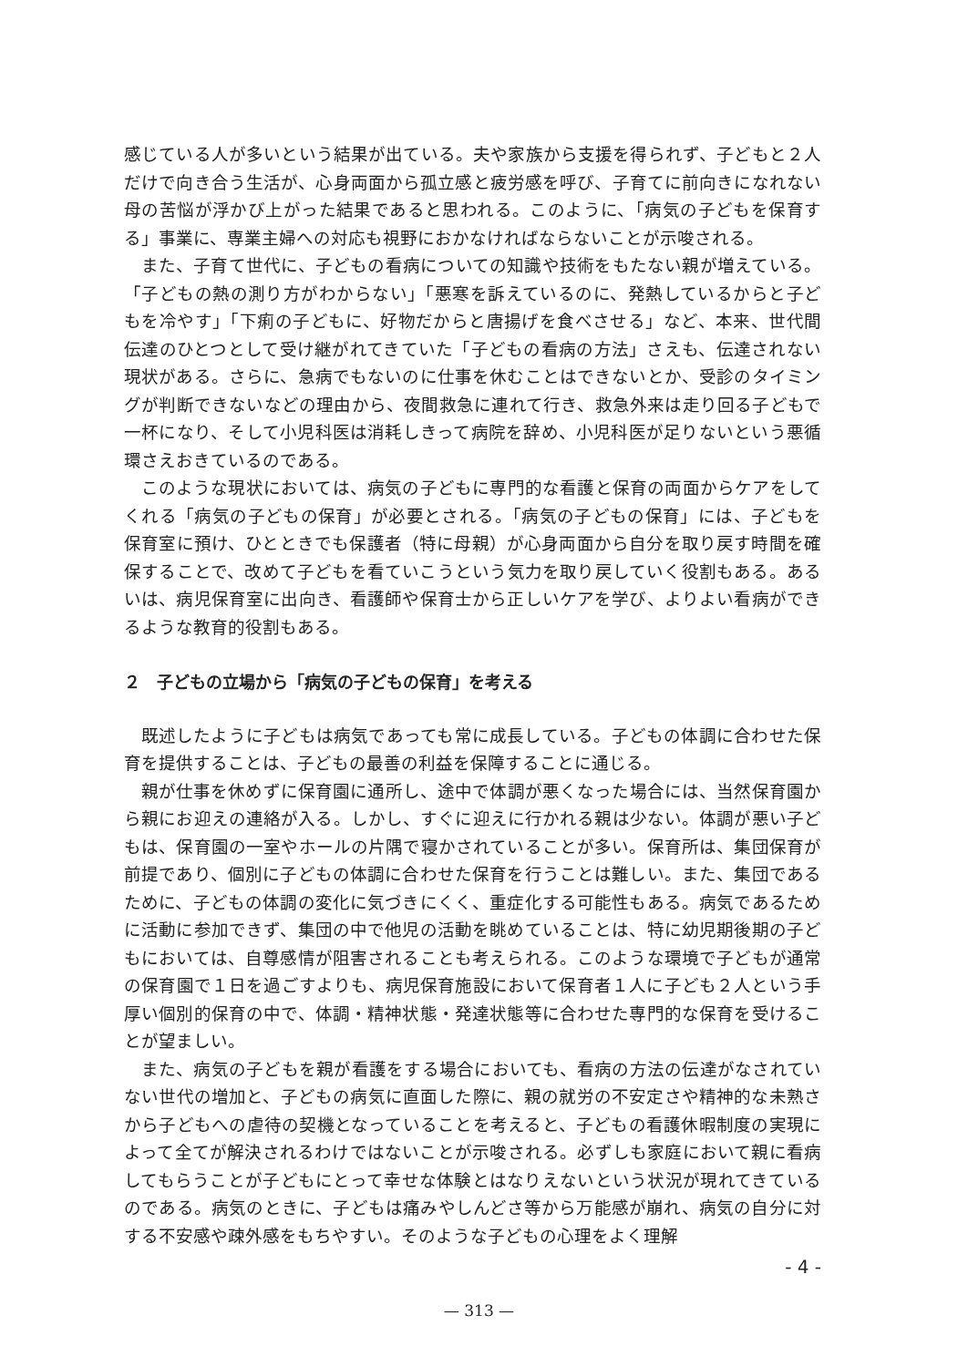感じている人が多いという結果が出ている。夫や家族から支援を得られず、子どもと２人だけで向き合う生活が、心身両面から孤立感と疲労感を呼び、子育てに前向きになれない母の苦悩が浮かび上がった結果であると思われる。このように、「病気の子どもを保育する」事業に、専業主婦への対応も視野におかなければならないことが示唆される。
また、子育て世代に、子どもの看病についての知識や技術をもたない親が増えている。「子どもの熱の測り方がわからない」「悪寒を訴えているのに、発熱しているからと子どもを冷やす」「下痢の子どもに、好物だからと唐揚げを食べさせる」など、本来、世代間伝達のひとつとして受け継がれてきていた「子どもの看病の方法」さえも、伝達されない現状がある。さらに、急病でもないのに仕事を休むことはできないとか、受診のタイミングが判断できないなどの理由から、夜間救急に連れて行き、救急外来は走り回る子どもで一杯になり、そして小児科医は消耗しきって病院を辞め、小児科医が足りないという悪循環さえおきているのである。
このような現状においては、病気の子どもに専門的な看護と保育の両面からケアをしてくれる「病気の子どもの保育」が必要とされる。「病気の子どもの保育」には、子どもを保育室に預け、ひとときでも保護者（特に母親）が心身両面から自分を取り戻す時間を確保することで、改めて子どもを看ていこうという気力を取り戻していく役割もある。あるいは、病児保育室に出向き、看護師や保育士から正しいケアを学び、よりよい看病ができるような教育的役割もある。
２　子どもの立場から「病気の子どもの保育」を考える
既述したように子どもは病気であっても常に成長している。子どもの体調に合わせた保育を提供することは、子どもの最善の利益を保障することに通じる。
親が仕事を休めずに保育園に通所し、途中で体調が悪くなった場合には、当然保育園から親にお迎えの連絡が入る。しかし、すぐに迎えに行かれる親は少ない。体調が悪い子どもは、保育園の一室やホールの片隅で寝かされていることが多い。保育所は、集団保育が前提であり、個別に子どもの体調に合わせた保育を行うことは難しい。また、集団であるために、子どもの体調の変化に気づきにくく、重症化する可能性もある。病気であるために活動に参加できず、集団の中で他児の活動を眺めていることは、特に幼児期後期の子どもにおいては、自尊感情が阻害されることも考えられる。このような環境で子どもが通常の保育園で１日を過ごすよりも、病児保育施設において保育者１人に子ども２人という手厚い個別的保育の中で、体調・精神状態・発達状態等に合わせた専門的な保育を受けることが望ましい。
また、病気の子どもを親が看護をする場合においても、看病の方法の伝達がなされていない世代の増加と、子どもの病気に直面した際に、親の就労の不安定さや精神的な未熟さから子どもへの虐待の契機となっていることを考えると、子どもの看護休暇制度の実現によって全てが解決されるわけではないことが示唆される。必ずしも家庭において親に看病してもらうことが子どもにとって幸せな体験とはなりえないという状況が現れてきているのである。病気のときに、子どもは痛みやしんどさ等から万能感が崩れ、病気の自分に対する不安感や疎外感をもちやすい。そのような子どもの心理をよく理解
- 4 -
— 313 —